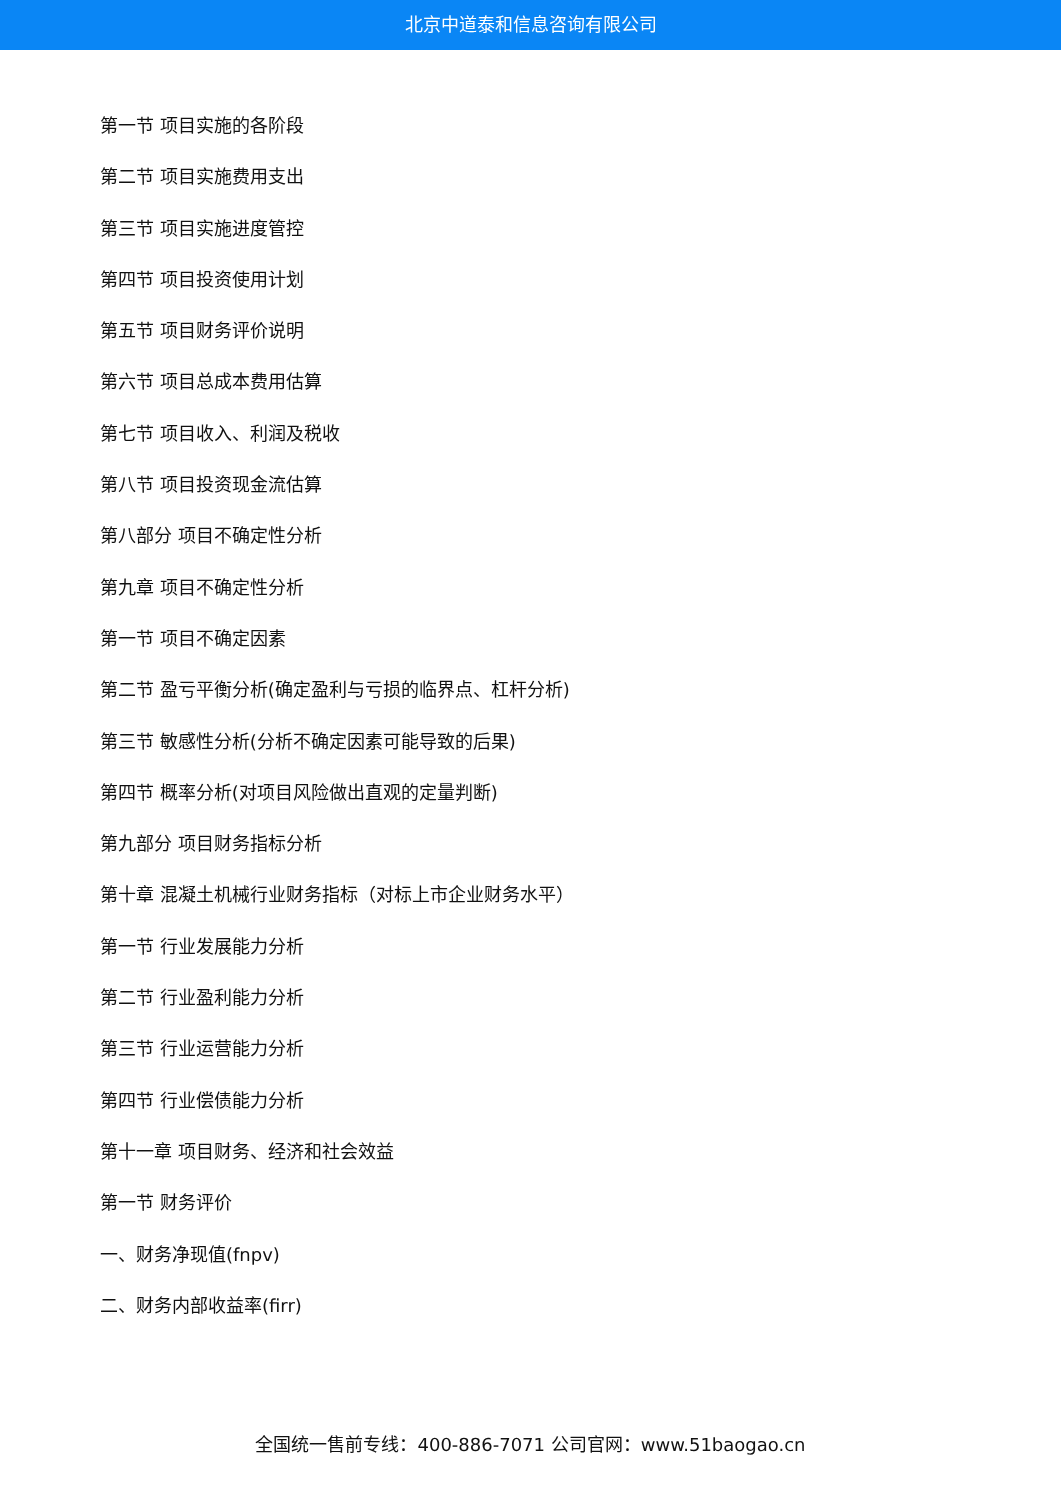北京中道泰和信息咨询有限公司
第一节 项目实施的各阶段
第二节 项目实施费用支出
第三节 项目实施进度管控
第四节 项目投资使用计划
第五节 项目财务评价说明
第六节 项目总成本费用估算
第七节 项目收入、利润及税收
第八节 项目投资现金流估算
第八部分 项目不确定性分析
第九章 项目不确定性分析
第一节 项目不确定因素
第二节 盈亏平衡分析(确定盈利与亏损的临界点、杠杆分析)
第三节 敏感性分析(分析不确定因素可能导致的后果)
第四节 概率分析(对项目风险做出直观的定量判断)
第九部分 项目财务指标分析
第十章 混凝土机械行业财务指标（对标上市企业财务水平）
第一节 行业发展能力分析
第二节 行业盈利能力分析
第三节 行业运营能力分析
第四节 行业偿债能力分析
第十一章 项目财务、经济和社会效益
第一节 财务评价
一、财务净现值(fnpv)
二、财务内部收益率(firr)
全国统一售前专线：400-886-7071 公司官网：www.51baogao.cn